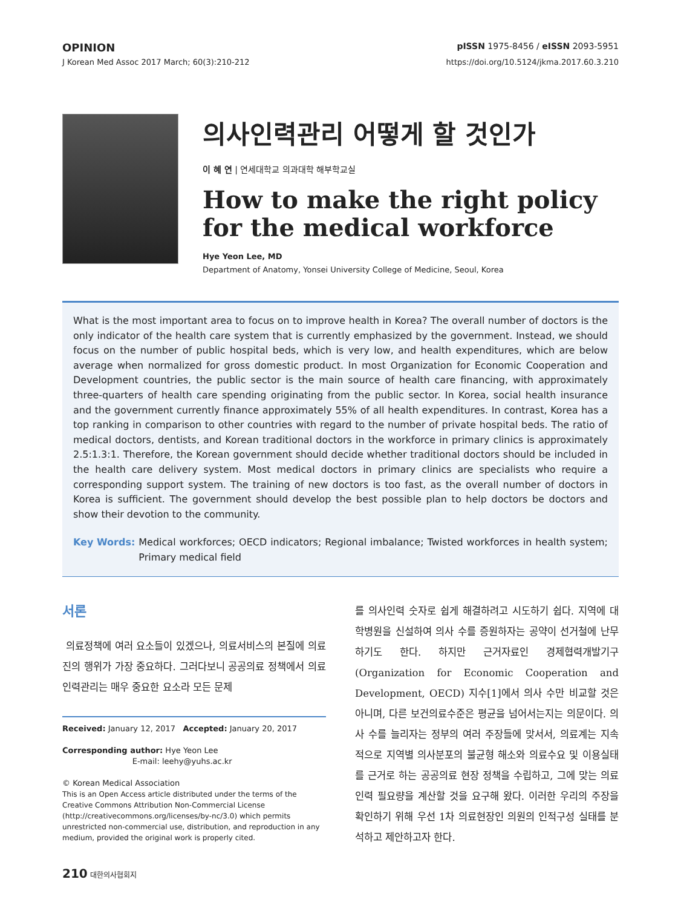OPINION pISSN 1975-8456 / eISSN 2093-5951
J Korean Med Assoc 2017 March; 60(3):210-212 https://doi.org/10.5124/jkma.2017.60.3.210
의사인력관리 어떻게 할 것인가
이 혜 연 | 연세대학교 의과대학 해부학교실
How to make the right policy for the medical workforce
Hye Yeon Lee, MD
Department of Anatomy, Yonsei University College of Medicine, Seoul, Korea
What is the most important area to focus on to improve health in Korea? The overall number of doctors is the only indicator of the health care system that is currently emphasized by the government. Instead, we should focus on the number of public hospital beds, which is very low, and health expenditures, which are below average when normalized for gross domestic product. In most Organization for Economic Cooperation and Development countries, the public sector is the main source of health care financing, with approximately three-quarters of health care spending originating from the public sector. In Korea, social health insurance and the government currently finance approximately 55% of all health expenditures. In contrast, Korea has a top ranking in comparison to other countries with regard to the number of private hospital beds. The ratio of medical doctors, dentists, and Korean traditional doctors in the workforce in primary clinics is approximately 2.5:1.3:1. Therefore, the Korean government should decide whether traditional doctors should be included in the health care delivery system. Most medical doctors in primary clinics are specialists who require a corresponding support system. The training of new doctors is too fast, as the overall number of doctors in Korea is sufficient. The government should develop the best possible plan to help doctors be doctors and show their devotion to the community.
Key Words: Medical workforces; OECD indicators; Regional imbalance; Twisted workforces in health system; Primary medical field
서론
의료정책에 여러 요소들이 있겠으나, 의료서비스의 본질에 의료진의 행위가 가장 중요하다. 그러다보니 공공의료 정책에서 의료인력관리는 매우 중요한 요소라 모든 문제
Received: January 12, 2017 Accepted: January 20, 2017
Corresponding author: Hye Yeon Lee
E-mail: leehy@yuhs.ac.kr
© Korean Medical Association
This is an Open Access article distributed under the terms of the Creative Commons Attribution Non-Commercial License (http://creativecommons.org/licenses/by-nc/3.0) which permits unrestricted non-commercial use, distribution, and reproduction in any medium, provided the original work is properly cited.
를 의사인력 숫자로 쉽게 해결하려고 시도하기 쉽다. 지역에 대학병원을 신설하여 의사 수를 증원하자는 공약이 선거철에 난무하기도 한다. 하지만 근거자료인 경제협력개발기구(Organization for Economic Cooperation and Development, OECD) 지수[1]에서 의사 수만 비교할 것은 아니며, 다른 보건의료수준은 평균을 넘어서는지는 의문이다. 의사 수를 늘리자는 정부의 여러 주장들에 맞서서, 의료계는 지속적으로 지역별 의사분포의 불균형 해소와 의료수요 및 이용실태를 근거로 하는 공공의료 현장 정책을 수립하고, 그에 맞는 의료인력 필요량을 계산할 것을 요구해 왔다. 이러한 우리의 주장을 확인하기 위해 우선 1차 의료현장인 의원의 인적구성 실태를 분석하고 제안하고자 한다.
210 대한의사협회지